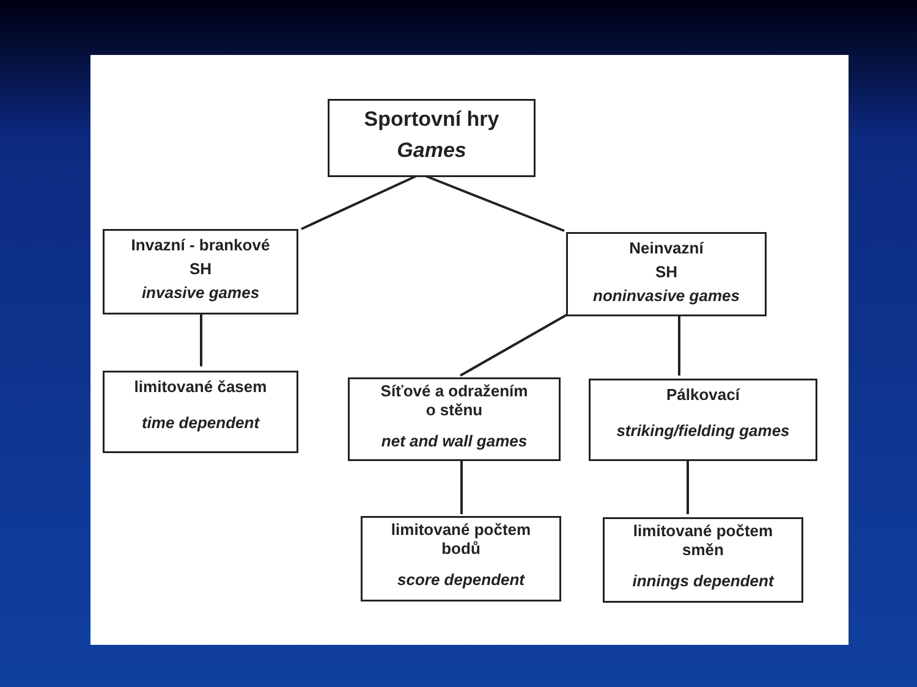Sportovní hry
Games
Invazní - brankové
SH
invasive games
Neinvazní
SH
noninvasive games
limitované časem
time dependent
Síťové a odražením
o stěnu
net and wall games
Pálkovací
striking/fielding games
limitované počtem
bodů
score dependent
limitované počtem
směn
innings dependent